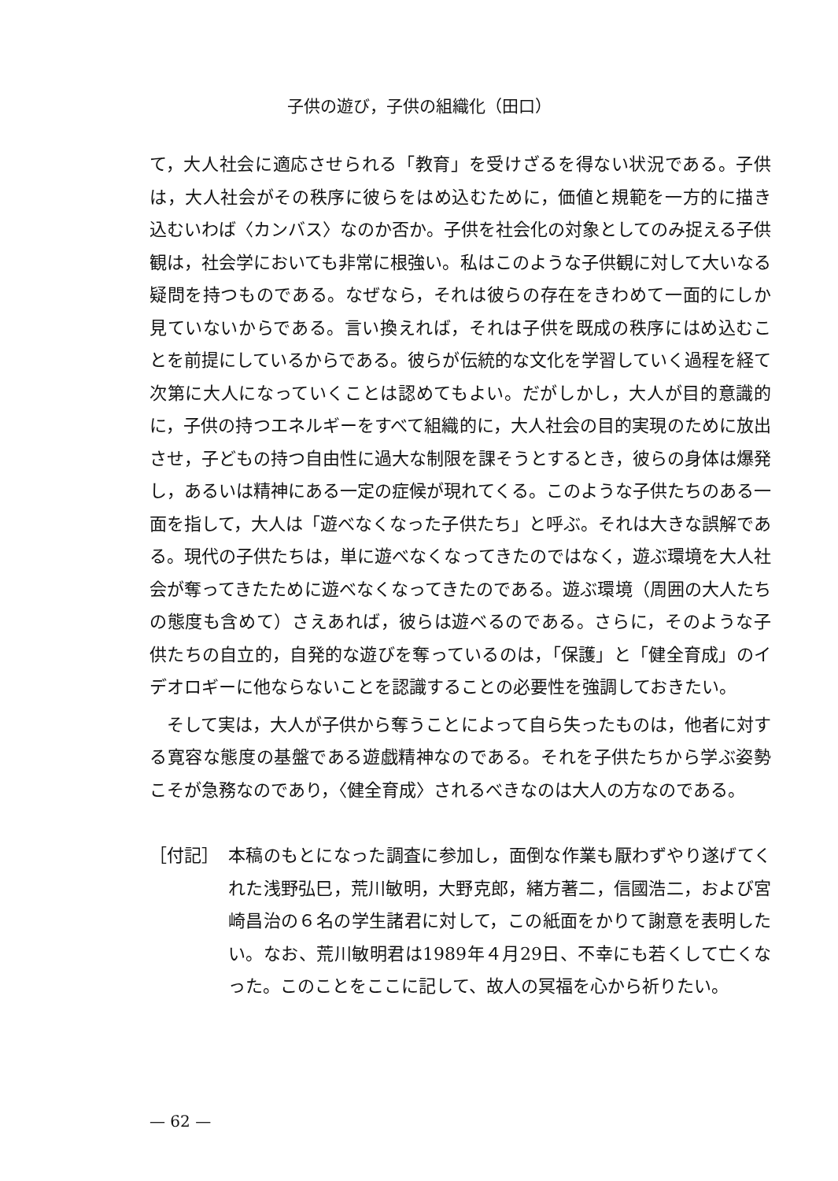子供の遊び，子供の組織化（田口）
て，大人社会に適応させられる「教育」を受けざるを得ない状況である。子供は，大人社会がその秩序に彼らをはめ込むために，価値と規範を一方的に描き込むいわば〈カンバス〉なのか否か。子供を社会化の対象としてのみ捉える子供観は，社会学においても非常に根強い。私はこのような子供観に対して大いなる疑問を持つものである。なぜなら，それは彼らの存在をきわめて一面的にしか見ていないからである。言い換えれば，それは子供を既成の秩序にはめ込むことを前提にしているからである。彼らが伝統的な文化を学習していく過程を経て次第に大人になっていくことは認めてもよい。だがしかし，大人が目的意識的に，子供の持つエネルギーをすべて組織的に，大人社会の目的実現のために放出させ，子どもの持つ自由性に過大な制限を課そうとするとき，彼らの身体は爆発し，あるいは精神にある一定の症候が現れてくる。このような子供たちのある一面を指して，大人は「遊べなくなった子供たち」と呼ぶ。それは大きな誤解である。現代の子供たちは，単に遊べなくなってきたのではなく，遊ぶ環境を大人社会が奪ってきたために遊べなくなってきたのである。遊ぶ環境（周囲の大人たちの態度も含めて）さえあれば，彼らは遊べるのである。さらに，そのような子供たちの自立的，自発的な遊びを奪っているのは，「保護」と「健全育成」のイデオロギーに他ならないことを認識することの必要性を強調しておきたい。
　そして実は，大人が子供から奪うことによって自ら失ったものは，他者に対する寛容な態度の基盤である遊戯精神なのである。それを子供たちから学ぶ姿勢こそが急務なのであり，〈健全育成〉されるべきなのは大人の方なのである。
［付記］ 本稿のもとになった調査に参加し，面倒な作業も厭わずやり遂げてくれた浅野弘巳，荒川敏明，大野克郎，緒方著二，信國浩二，および宮崎昌治の６名の学生諸君に対して，この紙面をかりて謝意を表明したい。なお、荒川敏明君は1989年４月29日、不幸にも若くして亡くなった。このことをここに記して、故人の冥福を心から祈りたい。
— 62 —